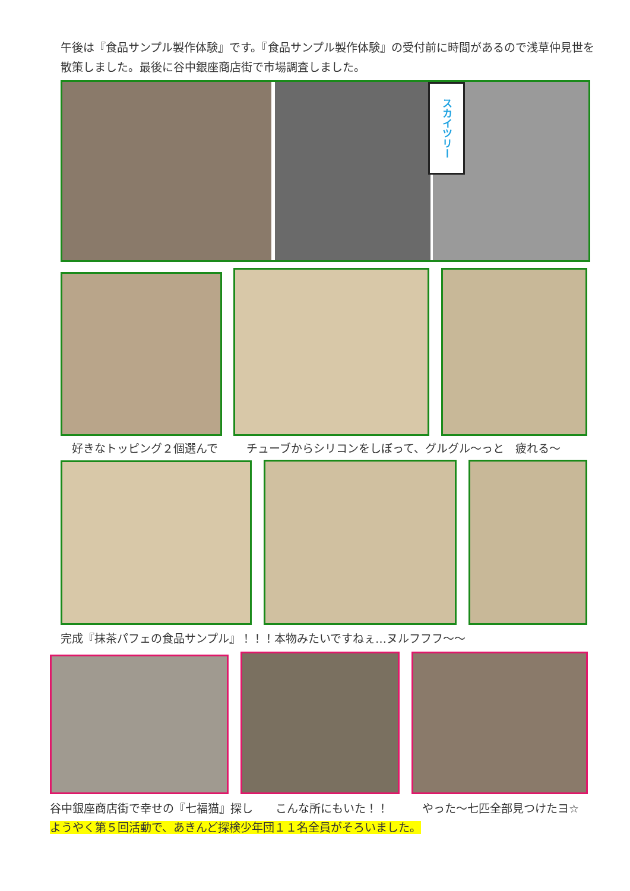午後は『食品サンプル製作体験』です。『食品サンプル製作体験』の受付前に時間があるので浅草仲見世を散策しました。最後に谷中銀座商店街で市場調査しました。
スカイツリー
好きなトッピング２個選んで チューブからシリコンをしぼって、グルグル～っと　疲れる～
完成『抹茶パフェの食品サンプル』！！！本物みたいですねぇ…ヌルフフフ～～
谷中銀座商店街で幸せの『七福猫』探し　　こんな所にもいた！！　　　やった～七匹全部見つけたヨ☆
ようやく第５回活動で、あきんど探検少年団１１名全員がそろいました。